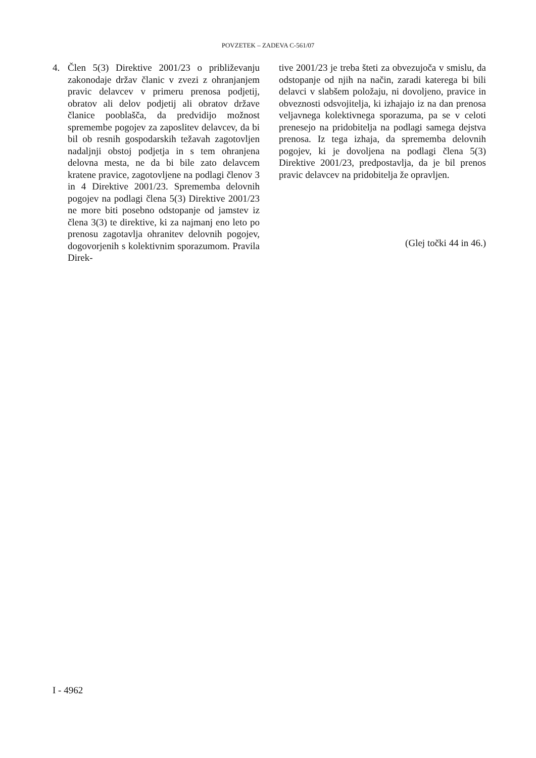POVZETEK – ZADEVA C-561/07
4. Člen 5(3) Direktive 2001/23 o približevanju zakonodaje držav članic v zvezi z ohranjanjem pravic delavcev v primeru prenosa podjetij, obratov ali delov podjetij ali obratov države članice pooblašča, da predvidijo možnost spremembe pogojev za zaposlitev delavcev, da bi bil ob resnih gospodarskih težavah zagotovljen nadaljnji obstoj podjetja in s tem ohranjena delovna mesta, ne da bi bile zato delavcem kratene pravice, zagotovljene na podlagi členov 3 in 4 Direktive 2001/23. Sprememba delovnih pogojev na podlagi člena 5(3) Direktive 2001/23 ne more biti posebno odstopanje od jamstev iz člena 3(3) te direktive, ki za najmanj eno leto po prenosu zagotavlja ohranitev delovnih pogojev, dogovorjenih s kolektivnim sporazumom. Pravila Direk-
tive 2001/23 je treba šteti za obvezujoča v smislu, da odstopanje od njih na način, zaradi katerega bi bili delavci v slabšem položaju, ni dovoljeno, pravice in obveznosti odsvojitelja, ki izhajajo iz na dan prenosa veljavnega kolektivnega sporazuma, pa se v celoti prenesejo na pridobitelja na podlagi samega dejstva prenosa. Iz tega izhaja, da sprememba delovnih pogojev, ki je dovoljena na podlagi člena 5(3) Direktive 2001/23, predpostavlja, da je bil prenos pravic delavcev na pridobitelja že opravljen.
(Glej točki 44 in 46.)
I - 4962